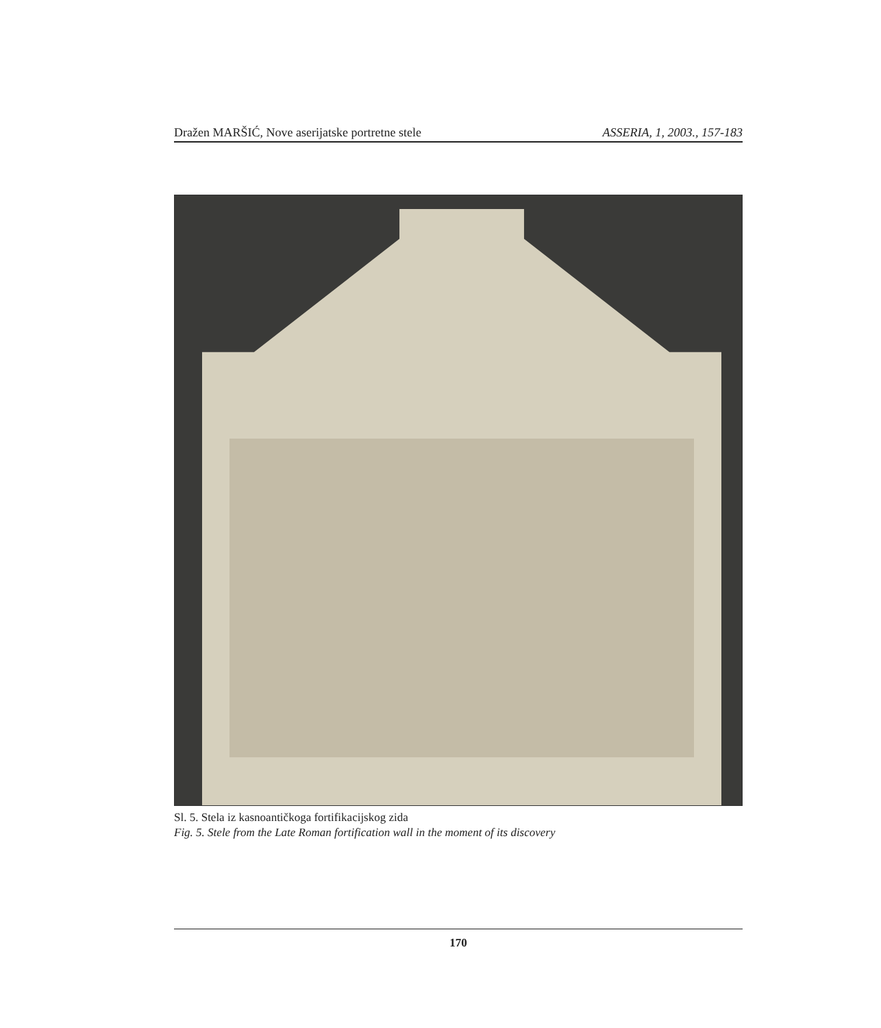Dražen MARŠIĆ, Nove aserijatske portretne stele ASSERIA, 1, 2003., 157-183
Sl. 5. Stela iz kasnoantičkoga fortifikacijskog zida
Fig. 5. Stele from the Late Roman fortification wall in the moment of its discovery
170